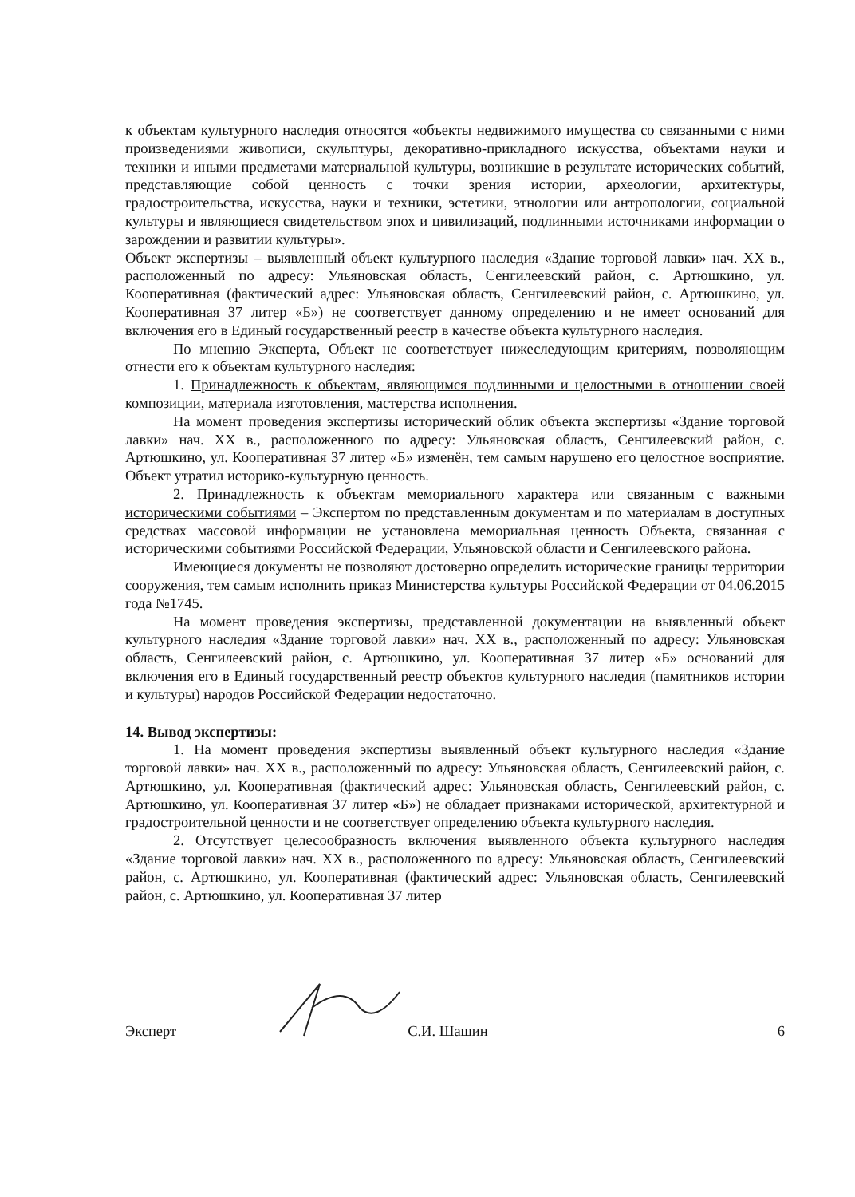к объектам культурного наследия относятся «объекты недвижимого имущества со связанными с ними произведениями живописи, скульптуры, декоративно-прикладного искусства, объектами науки и техники и иными предметами материальной культуры, возникшие в результате исторических событий, представляющие собой ценность с точки зрения истории, археологии, архитектуры, градостроительства, искусства, науки и техники, эстетики, этнологии или антропологии, социальной культуры и являющиеся свидетельством эпох и цивилизаций, подлинными источниками информации о зарождении и развитии культуры».
Объект экспертизы – выявленный объект культурного наследия «Здание торговой лавки» нач. XX в., расположенный по адресу: Ульяновская область, Сенгилеевский район, с. Артюшкино, ул. Кооперативная (фактический адрес: Ульяновская область, Сенгилеевский район, с. Артюшкино, ул. Кооперативная 37 литер «Б») не соответствует данному определению и не имеет оснований для включения его в Единый государственный реестр в качестве объекта культурного наследия.
По мнению Эксперта, Объект не соответствует нижеследующим критериям, позволяющим отнести его к объектам культурного наследия:
1. Принадлежность к объектам, являющимся подлинными и целостными в отношении своей композиции, материала изготовления, мастерства исполнения.
На момент проведения экспертизы исторический облик объекта экспертизы «Здание торговой лавки» нач. XX в., расположенного по адресу: Ульяновская область, Сенгилеевский район, с. Артюшкино, ул. Кооперативная 37 литер «Б» изменён, тем самым нарушено его целостное восприятие. Объект утратил историко-культурную ценность.
2. Принадлежность к объектам мемориального характера или связанным с важными историческими событиями – Экспертом по представленным документам и по материалам в доступных средствах массовой информации не установлена мемориальная ценность Объекта, связанная с историческими событиями Российской Федерации, Ульяновской области и Сенгилеевского района.
Имеющиеся документы не позволяют достоверно определить исторические границы территории сооружения, тем самым исполнить приказ Министерства культуры Российской Федерации от 04.06.2015 года №1745.
На момент проведения экспертизы, представленной документации на выявленный объект культурного наследия «Здание торговой лавки» нач. XX в., расположенный по адресу: Ульяновская область, Сенгилеевский район, с. Артюшкино, ул. Кооперативная 37 литер «Б» оснований для включения его в Единый государственный реестр объектов культурного наследия (памятников истории и культуры) народов Российской Федерации недостаточно.
14. Вывод экспертизы:
1. На момент проведения экспертизы выявленный объект культурного наследия «Здание торговой лавки» нач. XX в., расположенный по адресу: Ульяновская область, Сенгилеевский район, с. Артюшкино, ул. Кооперативная (фактический адрес: Ульяновская область, Сенгилеевский район, с. Артюшкино, ул. Кооперативная 37 литер «Б») не обладает признаками исторической, архитектурной и градостроительной ценности и не соответствует определению объекта культурного наследия.
2. Отсутствует целесообразность включения выявленного объекта культурного наследия «Здание торговой лавки» нач. XX в., расположенного по адресу: Ульяновская область, Сенгилеевский район, с. Артюшкино, ул. Кооперативная (фактический адрес: Ульяновская область, Сенгилеевский район, с. Артюшкино, ул. Кооперативная 37 литер
Эксперт С.И. Шашин 6